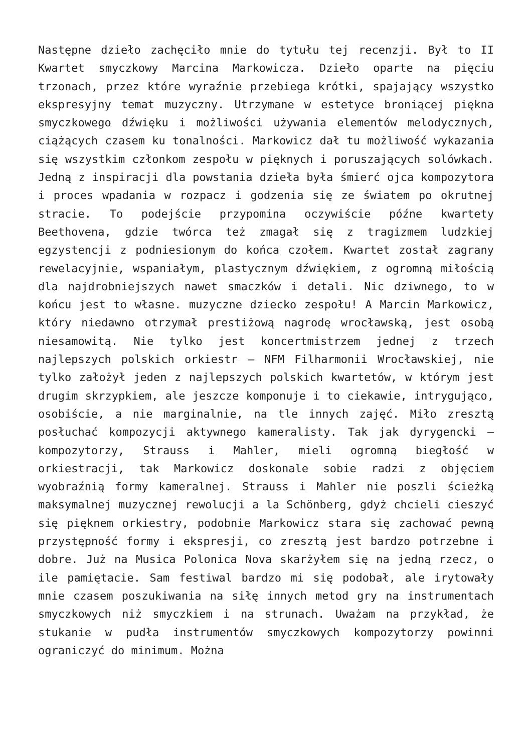Następne dzieło zachęciło mnie do tytułu tej recenzji. Był to II Kwartet smyczkowy Marcina Markowicza. Dzieło oparte na pięciu trzonach, przez które wyraźnie przebiega krótki, spajający wszystko ekspresyjny temat muzyczny. Utrzymane w estetyce broniącej piękna smyczkowego dźwięku i możliwości używania elementów melodycznych, ciążących czasem ku tonalności. Markowicz dał tu możliwość wykazania się wszystkim członkom zespołu w pięknych i poruszających solówkach. Jedną z inspiracji dla powstania dzieła była śmierć ojca kompozytora i proces wpadania w rozpacz i godzenia się ze światem po okrutnej stracie. To podejście przypomina oczywiście późne kwartety Beethovena, gdzie twórca też zmagał się z tragizmem ludzkiej egzystencji z podniesionym do końca czołem. Kwartet został zagrany rewelacyjnie, wspaniałym, plastycznym dźwiękiem, z ogromną miłością dla najdrobniejszych nawet smaczków i detali. Nic dziwnego, to w końcu jest to własne. muzyczne dziecko zespołu! A Marcin Markowicz, który niedawno otrzymał prestiżową nagrodę wrocławską, jest osobą niesamowitą. Nie tylko jest koncertmistrzem jednej z trzech najlepszych polskich orkiestr – NFM Filharmonii Wrocławskiej, nie tylko założył jeden z najlepszych polskich kwartetów, w którym jest drugim skrzypkiem, ale jeszcze komponuje i to ciekawie, intrygująco, osobiście, a nie marginalnie, na tle innych zajęć. Miło zresztą posłuchać kompozycji aktywnego kameralisty. Tak jak dyrygencki – kompozytorzy, Strauss i Mahler, mieli ogromną biegłość w orkiestracji, tak Markowicz doskonale sobie radzi z objęciem wyobraźnią formy kameralnej. Strauss i Mahler nie poszli ścieżką maksymalnej muzycznej rewolucji a la Schönberg, gdyż chcieli cieszyć się pięknem orkiestry, podobnie Markowicz stara się zachować pewną przystępność formy i ekspresji, co zresztą jest bardzo potrzebne i dobre. Już na Musica Polonica Nova skarżyłem się na jedną rzecz, o ile pamiętacie. Sam festiwal bardzo mi się podobał, ale irytowały mnie czasem poszukiwania na siłę innych metod gry na instrumentach smyczkowych niż smyczkiem i na strunach. Uważam na przykład, że stukanie w pudła instrumentów smyczkowych kompozytorzy powinni ograniczyć do minimum. Można